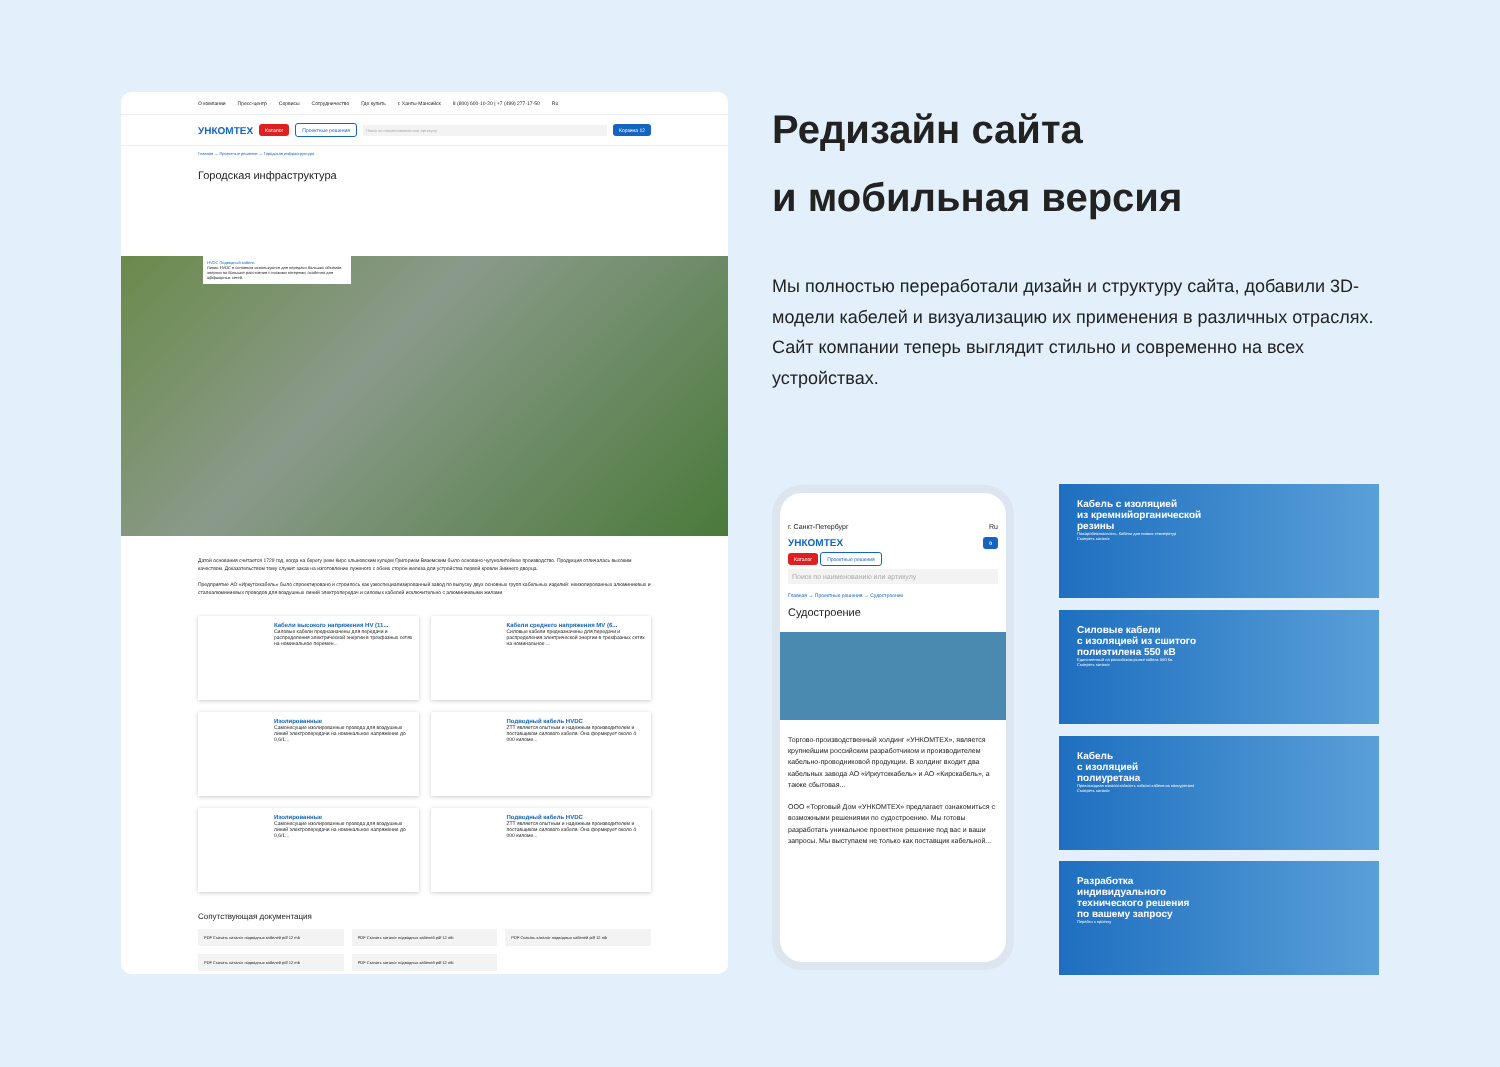О компании Пресс-центр Сервисы Сотрудничество Где купить г. Ханты-Мансийск 8 (800) 600-10-20 | +7 (499) 277-17-50 Ru
УНКОМТЕХ Каталог Проектные решения Поиск по наименованию или артикулу Корзина 12
Главная → Проектные решения → Городская инфраструктура
Городская инфраструктура
HVDC Подводный кабель
Линии HVDC в основном используются для передачи больших объемов энергии на большие расстояния с низкими потерями, особенно для оффшорных сетей.
Датой основания считается 1729 год, когда на берегу реки Кирс хлыновским купцом Григорием Вяземским было основано чугунолитейное производство. Продукция отличалась высоким качеством. Доказательством тому служит заказ на изготовление луженого с обеих сторон железа для устройства первой кровли Зимнего дворца.
Предприятие АО «Иркутсккабель» было спроектировано и строилось как узкоспециализированный завод по выпуску двух основных групп кабельных изделий: неизолированных алюминиевых и сталеалюминиевых проводов для воздушных линий электропередач и силовых кабелей исключительно с алюминиевыми жилами
Кабели высокого напряжения HV (11...
Силовые кабели предназначены для передачи и распределения электрической энергии в трехфазных сетях на номинальное перемен...
Кабели среднего напряжения MV (6...
Силовые кабели предназначены для передачи и распределения электрической энергии в трехфазных сетях на номинальное ...
Изолированные
Самонесущие изолированные провода для воздушных линий электропередачи на номинальное напряжение до 0,6/1...
Подводный кабель HVDC
ZTT является опытным и надежным производителем и поставщиком силового кабеля. Она формирует около 4 000 киломе...
Изолированные
Самонесущие изолированные провода для воздушных линий электропередачи на номинальное напряжение до 0,6/1...
Подводный кабель HVDC
ZTT является опытным и надежным производителем и поставщиком силового кабеля. Она формирует около 4 000 киломе...
Сопутствующая документация
PDF Скачать каталог подводных кабелей pdf 12 mb
PDF Скачать каталог подводных кабелей pdf 12 mb
PDF Скачать каталог подводных кабелей pdf 12 mb
PDF Скачать каталог подводных кабелей pdf 12 mb
PDF Скачать каталог подводных кабелей pdf 12 mb
Редизайн сайта
и мобильная версия
Мы полностью переработали дизайн и структуру сайта, добавили 3D-модели кабелей и визуализацию их применения в различных отраслях. Сайт компании теперь выглядит стильно и современно на всех устройствах.
г. Санкт-Петербург Ru
УНКОМТЕХ 0
Каталог Проектные решения
Поиск по наименованию или артикулу
Главная → Проектные решения → Судостроение
Судостроение
Торгово-производственный холдинг «УНКОМТЕХ», является крупнейшим российским разработчиком и производителем кабельно-проводниковой продукции. В холдинг входит два кабельных завода АО «Иркутсккабель» и АО «Кирскабель», а также сбытовая...
ООО «Торговый Дом «УНКОМТЕХ» предлагает ознакомиться с возможными решениями по судостроению. Мы готовы разработать уникальное проектное решение под вас и ваши запросы. Мы выступаем не только как поставщик кабельной...
Кабель с изоляцией
из кремнийорганической
резины
Пожаробезопасность. Кабели для низких температур
Смотреть каталог
Силовые кабели
с изоляцией из сшитого
полиэтилена 550 кВ
Единственный на российском рынке кабель 550 Кв.
Смотреть каталог
Кабель
с изоляцией
полиуретана
Превосходная износостойкость гибкого кабеля из полиуретана
Смотреть каталог
Разработка
индивидуального
технического решения
по вашему запросу
Перейти к проекту